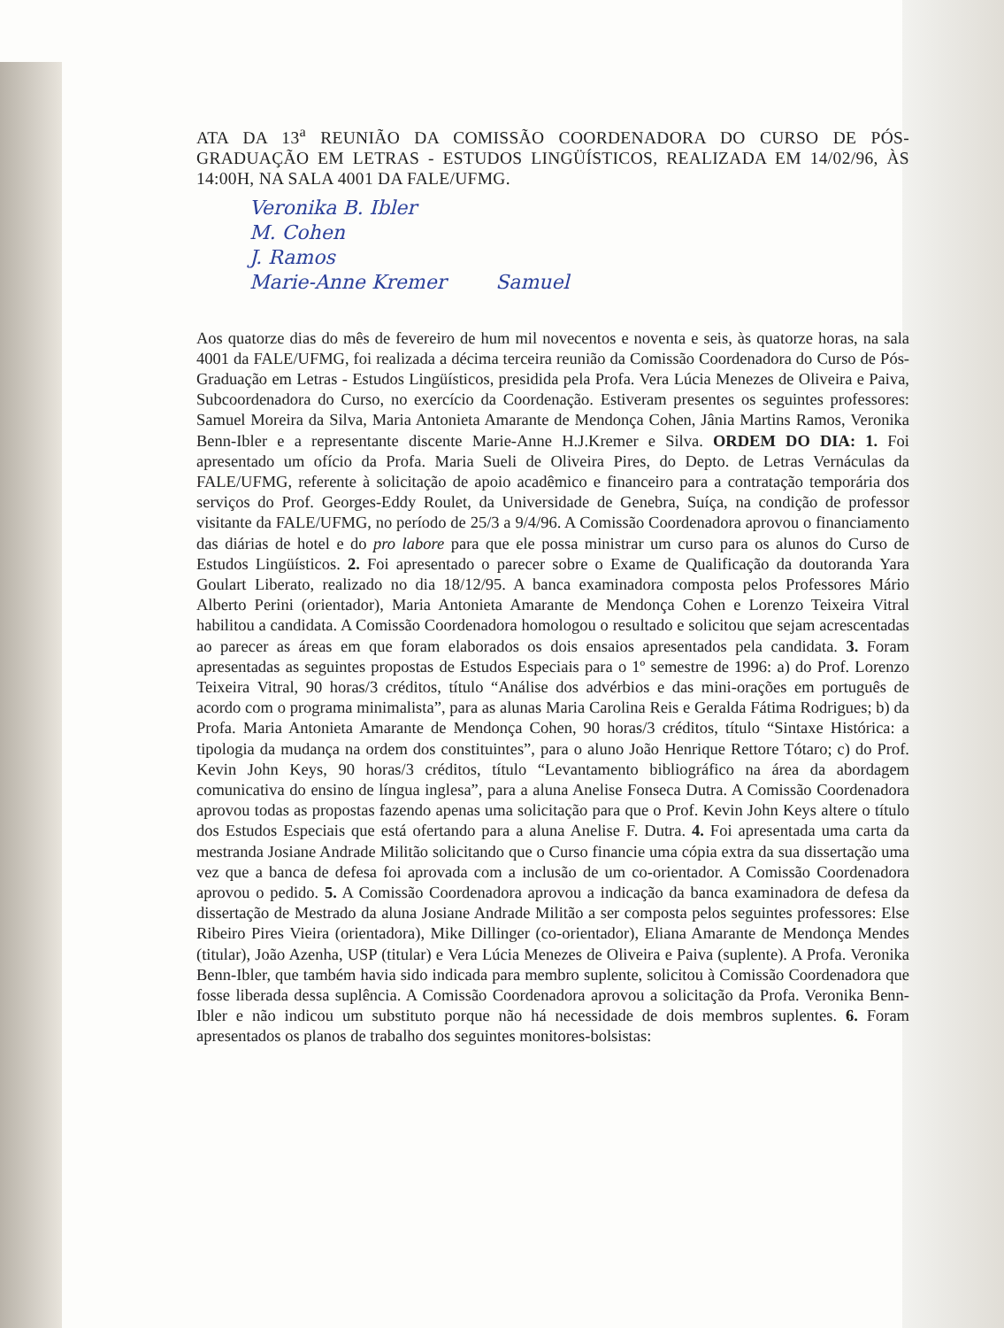ATA DA 13<sup>a</sup> REUNIÃO DA COMISSÃO COORDENADORA DO CURSO DE PÓS-GRADUAÇÃO EM LETRAS - ESTUDOS LINGÜÍSTICOS, REALIZADA EM 14/02/96, ÀS 14:00H, NA SALA 4001 DA FALE/UFMG.
Veronika B. Ibler
M. Cohen
J. Ramos
Marie-Anne Kremer Samuel
Aos quatorze dias do mês de fevereiro de hum mil novecentos e noventa e seis, às quatorze horas, na sala 4001 da FALE/UFMG, foi realizada a décima terceira reunião da Comissão Coordenadora do Curso de Pós-Graduação em Letras - Estudos Lingüísticos, presidida pela Profa. Vera Lúcia Menezes de Oliveira e Paiva, Subcoordenadora do Curso, no exercício da Coordenação. Estiveram presentes os seguintes professores: Samuel Moreira da Silva, Maria Antonieta Amarante de Mendonça Cohen, Jânia Martins Ramos, Veronika Benn-Ibler e a representante discente Marie-Anne H.J.Kremer e Silva. ORDEM DO DIA: 1. Foi apresentado um ofício da Profa. Maria Sueli de Oliveira Pires, do Depto. de Letras Vernáculas da FALE/UFMG, referente à solicitação de apoio acadêmico e financeiro para a contratação temporária dos serviços do Prof. Georges-Eddy Roulet, da Universidade de Genebra, Suíça, na condição de professor visitante da FALE/UFMG, no período de 25/3 a 9/4/96. A Comissão Coordenadora aprovou o financiamento das diárias de hotel e do pro labore para que ele possa ministrar um curso para os alunos do Curso de Estudos Lingüísticos. 2. Foi apresentado o parecer sobre o Exame de Qualificação da doutoranda Yara Goulart Liberato, realizado no dia 18/12/95. A banca examinadora composta pelos Professores Mário Alberto Perini (orientador), Maria Antonieta Amarante de Mendonça Cohen e Lorenzo Teixeira Vitral habilitou a candidata. A Comissão Coordenadora homologou o resultado e solicitou que sejam acrescentadas ao parecer as áreas em que foram elaborados os dois ensaios apresentados pela candidata. 3. Foram apresentadas as seguintes propostas de Estudos Especiais para o 1º semestre de 1996: a) do Prof. Lorenzo Teixeira Vitral, 90 horas/3 créditos, título “Análise dos advérbios e das mini-orações em português de acordo com o programa minimalista”, para as alunas Maria Carolina Reis e Geralda Fátima Rodrigues; b) da Profa. Maria Antonieta Amarante de Mendonça Cohen, 90 horas/3 créditos, título “Sintaxe Histórica: a tipologia da mudança na ordem dos constituintes”, para o aluno João Henrique Rettore Tótaro; c) do Prof. Kevin John Keys, 90 horas/3 créditos, título “Levantamento bibliográfico na área da abordagem comunicativa do ensino de língua inglesa”, para a aluna Anelise Fonseca Dutra. A Comissão Coordenadora aprovou todas as propostas fazendo apenas uma solicitação para que o Prof. Kevin John Keys altere o título dos Estudos Especiais que está ofertando para a aluna Anelise F. Dutra. 4. Foi apresentada uma carta da mestranda Josiane Andrade Militão solicitando que o Curso financie uma cópia extra da sua dissertação uma vez que a banca de defesa foi aprovada com a inclusão de um co-orientador. A Comissão Coordenadora aprovou o pedido. 5. A Comissão Coordenadora aprovou a indicação da banca examinadora de defesa da dissertação de Mestrado da aluna Josiane Andrade Militão a ser composta pelos seguintes professores: Else Ribeiro Pires Vieira (orientadora), Mike Dillinger (co-orientador), Eliana Amarante de Mendonça Mendes (titular), João Azenha, USP (titular) e Vera Lúcia Menezes de Oliveira e Paiva (suplente). A Profa. Veronika Benn-Ibler, que também havia sido indicada para membro suplente, solicitou à Comissão Coordenadora que fosse liberada dessa suplência. A Comissão Coordenadora aprovou a solicitação da Profa. Veronika Benn-Ibler e não indicou um substituto porque não há necessidade de dois membros suplentes. 6. Foram apresentados os planos de trabalho dos seguintes monitores-bolsistas: